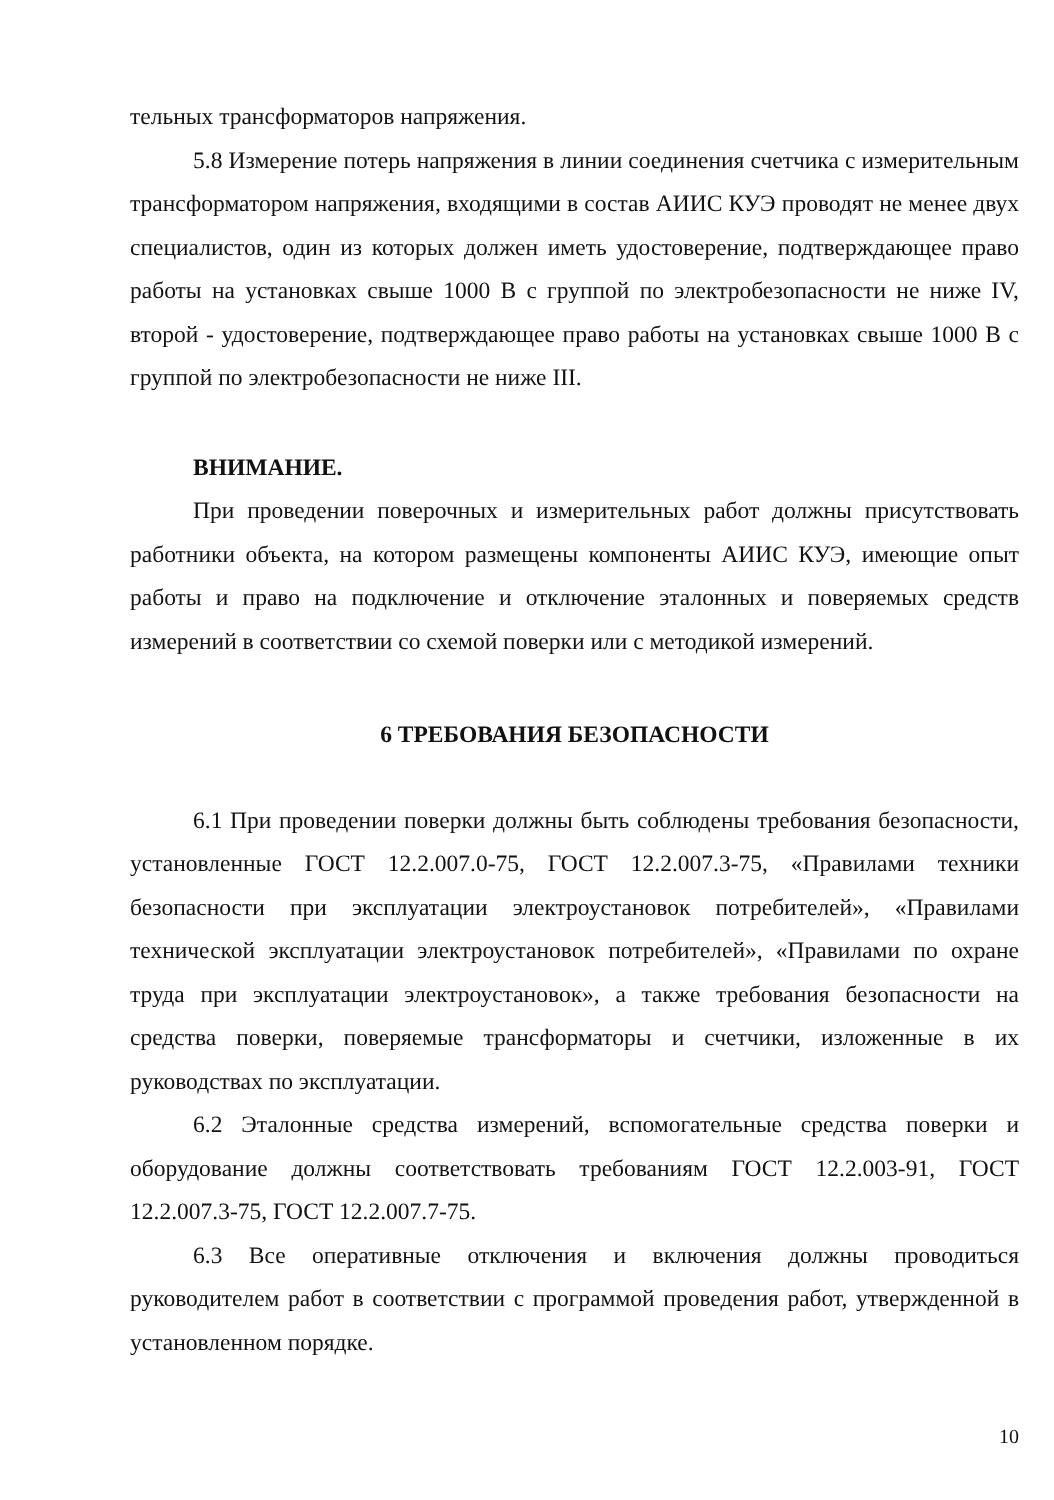тельных трансформаторов напряжения.
5.8 Измерение потерь напряжения в линии соединения счетчика с измерительным трансформатором напряжения, входящими в состав АИИС КУЭ проводят не менее двух специалистов, один из которых должен иметь удостоверение, подтверждающее право работы на установках свыше 1000 В с группой по электробезопасности не ниже IV, второй - удостоверение, подтверждающее право работы на установках свыше 1000 В с группой по электробезопасности не ниже III.
ВНИМАНИЕ.
При проведении поверочных и измерительных работ должны присутствовать работники объекта, на котором размещены компоненты АИИС КУЭ, имеющие опыт работы и право на подключение и отключение эталонных и поверяемых средств измерений в соответствии со схемой поверки или с методикой измерений.
6 ТРЕБОВАНИЯ БЕЗОПАСНОСТИ
6.1 При проведении поверки должны быть соблюдены требования безопасности, установленные ГОСТ 12.2.007.0-75, ГОСТ 12.2.007.3-75, «Правилами техники безопасности при эксплуатации электроустановок потребителей», «Правилами технической эксплуатации электроустановок потребителей», «Правилами по охране труда при эксплуатации электроустановок», а также требования безопасности на средства поверки, поверяемые трансформаторы и счетчики, изложенные в их руководствах по эксплуатации.
6.2 Эталонные средства измерений, вспомогательные средства поверки и оборудование должны соответствовать требованиям ГОСТ 12.2.003-91, ГОСТ 12.2.007.3-75, ГОСТ 12.2.007.7-75.
6.3 Все оперативные отключения и включения должны проводиться руководителем работ в соответствии с программой проведения работ, утвержденной в установленном порядке.
10